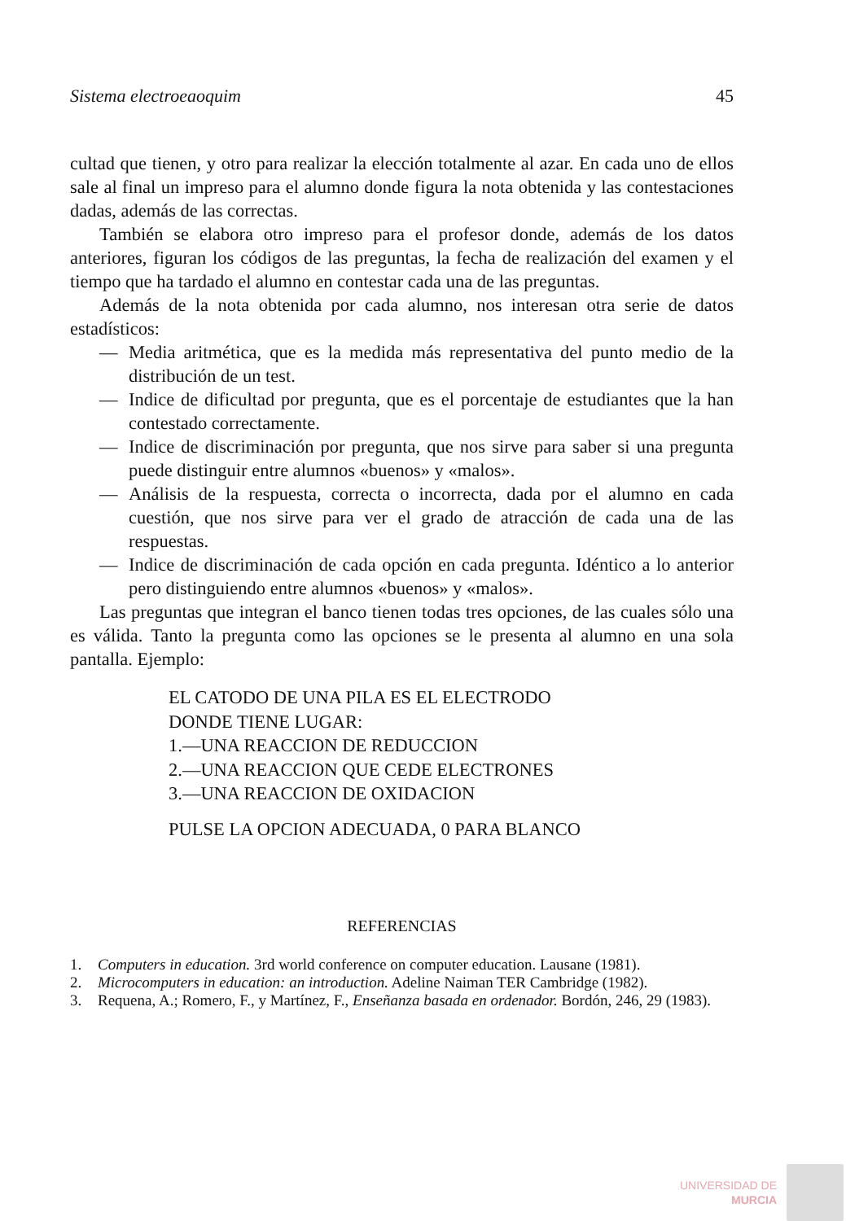Sistema electroeaoquim 45
cultad que tienen, y otro para realizar la elección totalmente al azar. En cada uno de ellos sale al final un impreso para el alumno donde figura la nota obtenida y las contestaciones dadas, además de las correctas.
También se elabora otro impreso para el profesor donde, además de los datos anteriores, figuran los códigos de las preguntas, la fecha de realización del examen y el tiempo que ha tardado el alumno en contestar cada una de las preguntas.
Además de la nota obtenida por cada alumno, nos interesan otra serie de datos estadísticos:
— Media aritmética, que es la medida más representativa del punto medio de la distribución de un test.
— Indice de dificultad por pregunta, que es el porcentaje de estudiantes que la han contestado correctamente.
— Indice de discriminación por pregunta, que nos sirve para saber si una pregunta puede distinguir entre alumnos «buenos» y «malos».
— Análisis de la respuesta, correcta o incorrecta, dada por el alumno en cada cuestión, que nos sirve para ver el grado de atracción de cada una de las respuestas.
— Indice de discriminación de cada opción en cada pregunta. Idéntico a lo anterior pero distinguiendo entre alumnos «buenos» y «malos».
Las preguntas que integran el banco tienen todas tres opciones, de las cuales sólo una es válida. Tanto la pregunta como las opciones se le presenta al alumno en una sola pantalla. Ejemplo:
EL CATODO DE UNA PILA ES EL ELECTRODO
DONDE TIENE LUGAR:
1.—UNA REACCION DE REDUCCION
2.—UNA REACCION QUE CEDE ELECTRONES
3.—UNA REACCION DE OXIDACION
PULSE LA OPCION ADECUADA, 0 PARA BLANCO
REFERENCIAS
1. Computers in education. 3rd world conference on computer education. Lausane (1981).
2. Microcomputers in education: an introduction. Adeline Naiman TER Cambridge (1982).
3. Requena, A.; Romero, F., y Martínez, F., Enseñanza basada en ordenador. Bordón, 246, 29 (1983).
UNIVERSIDAD DE
MURCIA